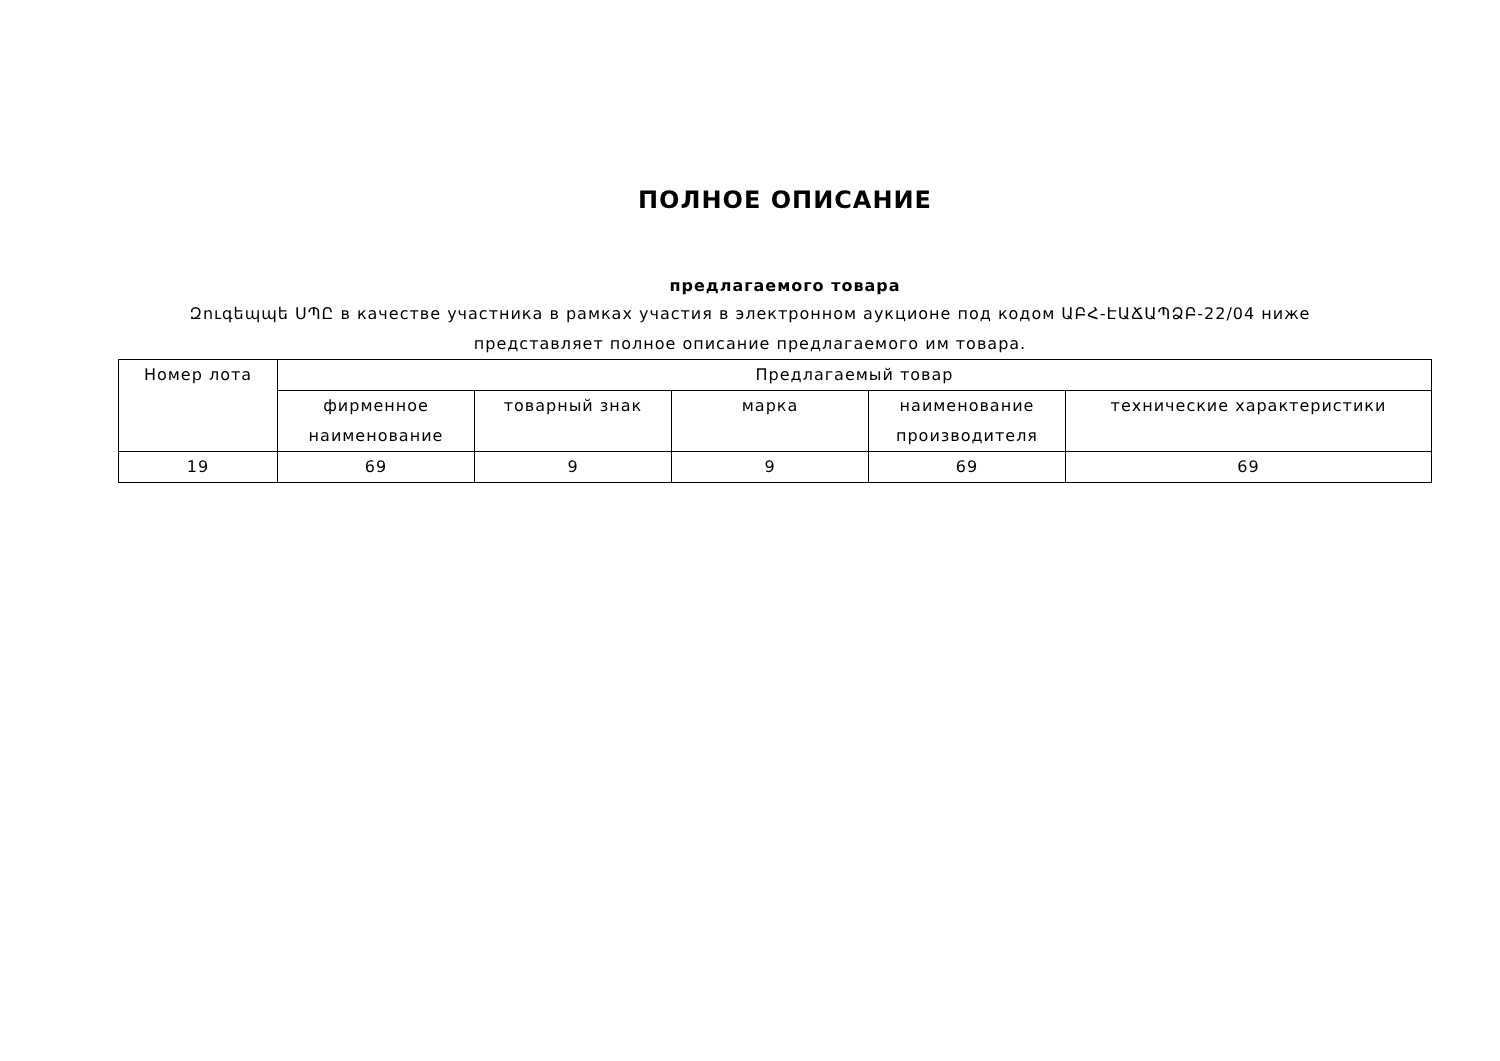ПОЛНОЕ ОПИСАНИЕ
предлагаемого товара
Զուգեպպե ՍՊԸ в качестве участника в рамках участия в электронном аукционе под кодом ԱԲՀ-ԷԱՃԱՊՁԲ-22/04 ниже представляет полное описание предлагаемого им товара.
| Номер лота | Предлагаемый товар | | | | |
| --- | --- | --- | --- | --- | --- |
| | фирменное наименование | товарный знак | марка | наименование производителя | технические характеристики |
| 19 | 69 | 9 | 9 | 69 | 69 |